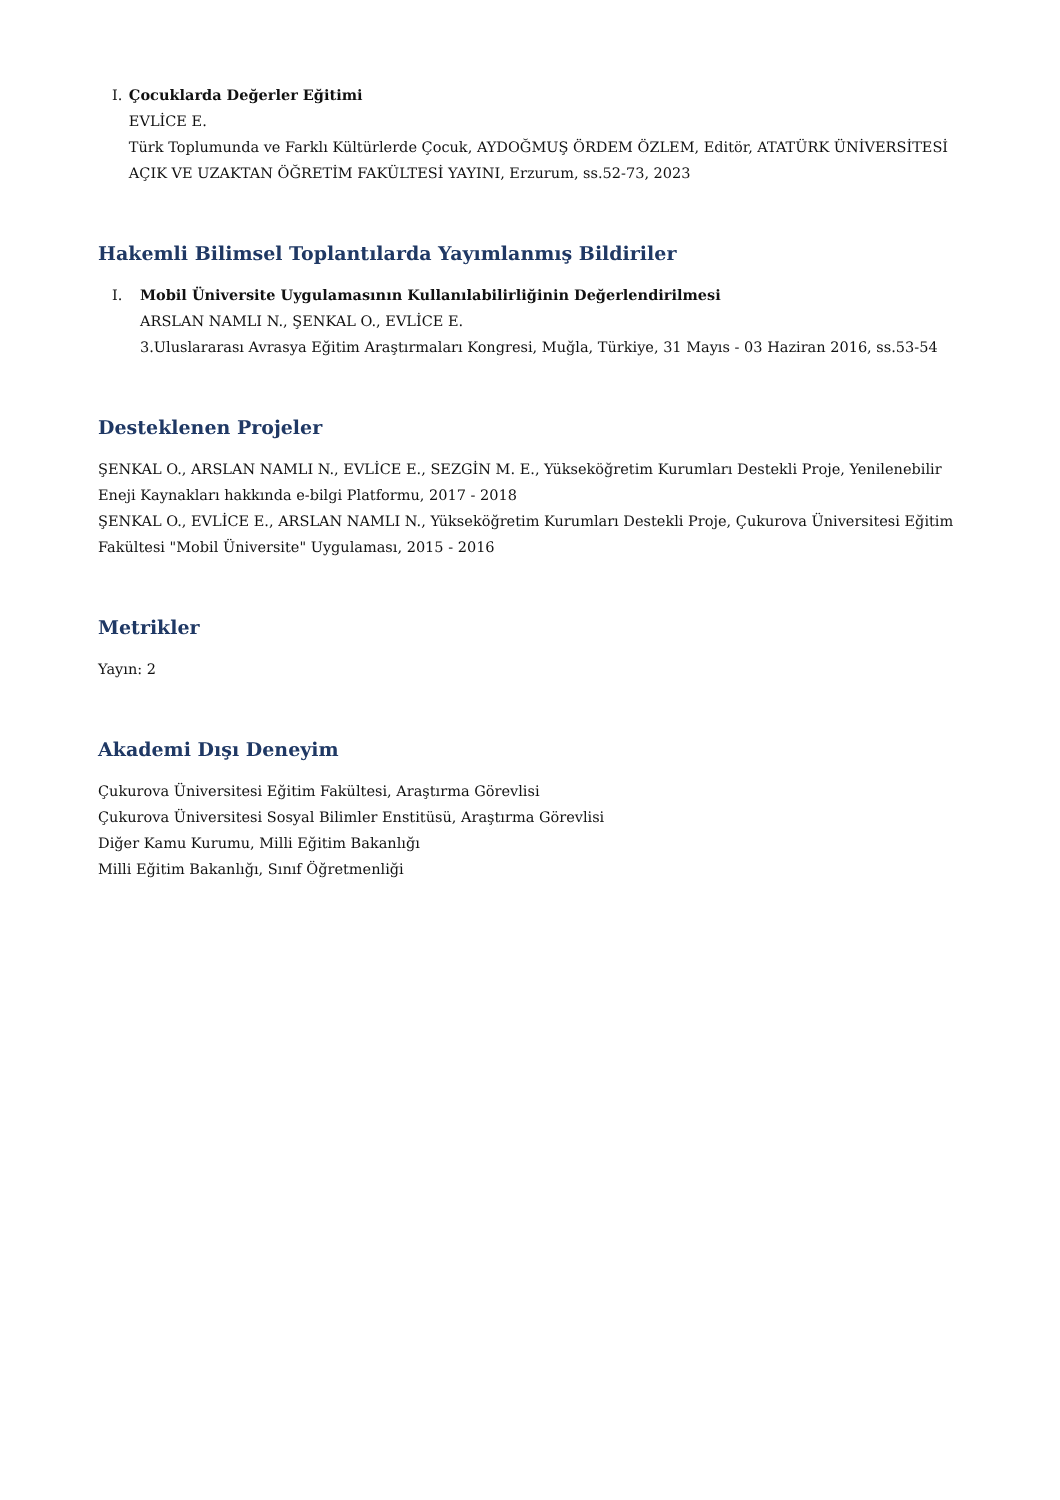I. Çocuklarda Değerler Eğitimi
EVLİCE E.
Türk Toplumunda ve Farklı Kültürlerde Çocuk, AYDOĞMUŞ ÖRDEM ÖZLEM, Editör, ATATÜRK ÜNİVERSİTESİ AÇIK VE UZAKTAN ÖĞRETİM FAKÜLTESİ YAYINI, Erzurum, ss.52-73, 2023
Hakemli Bilimsel Toplantılarda Yayımlanmış Bildiriler
I. Mobil Üniversite Uygulamasının Kullanılabilirliğinin Değerlendirilmesi
ARSLAN NAMLI N., ŞENKAL O., EVLİCE E.
3.Uluslararası Avrasya Eğitim Araştırmaları Kongresi, Muğla, Türkiye, 31 Mayıs - 03 Haziran 2016, ss.53-54
Desteklenen Projeler
ŞENKAL O., ARSLAN NAMLI N., EVLİCE E., SEZGİN M. E., Yükseköğretim Kurumları Destekli Proje, Yenilenebilir Eneji Kaynakları hakkında e-bilgi Platformu, 2017 - 2018
ŞENKAL O., EVLİCE E., ARSLAN NAMLI N., Yükseköğretim Kurumları Destekli Proje, Çukurova Üniversitesi Eğitim Fakültesi "Mobil Üniversite" Uygulaması, 2015 - 2016
Metrikler
Yayın: 2
Akademi Dışı Deneyim
Çukurova Üniversitesi Eğitim Fakültesi, Araştırma Görevlisi
Çukurova Üniversitesi Sosyal Bilimler Enstitüsü, Araştırma Görevlisi
Diğer Kamu Kurumu, Milli Eğitim Bakanlığı
Milli Eğitim Bakanlığı, Sınıf Öğretmenliği